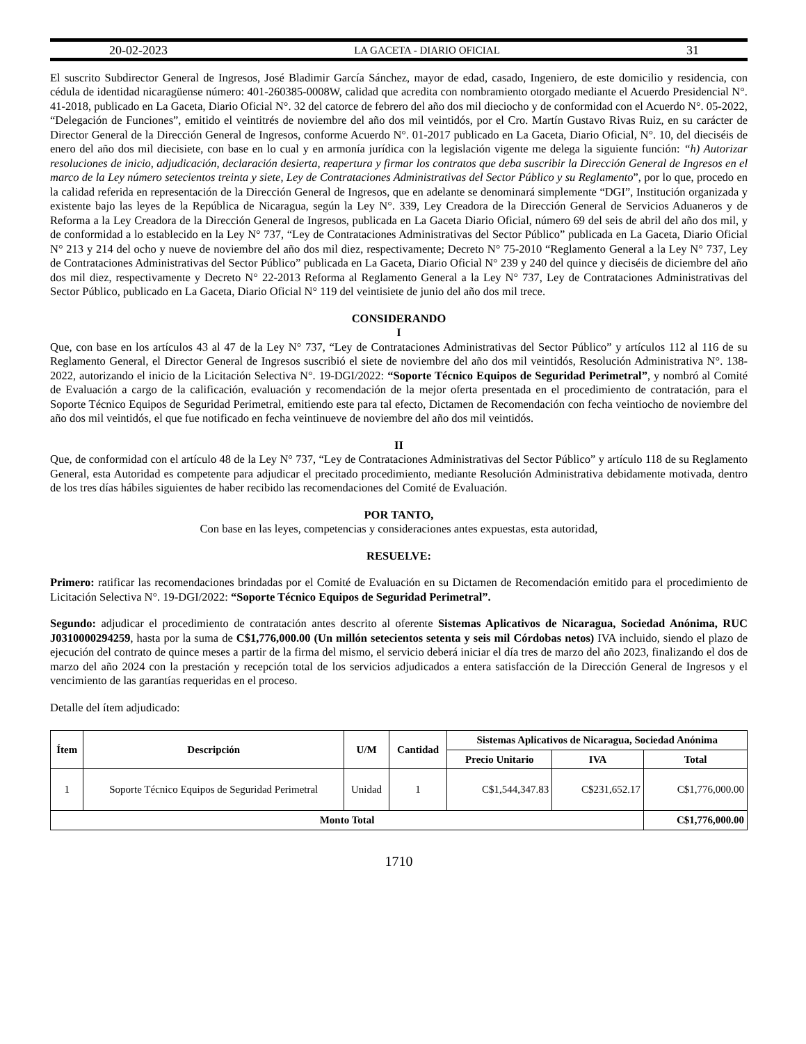20-02-2023 LA GACETA - DIARIO OFICIAL 31
El suscrito Subdirector General de Ingresos, José Bladimir García Sánchez, mayor de edad, casado, Ingeniero, de este domicilio y residencia, con cédula de identidad nicaragüense número: 401-260385-0008W, calidad que acredita con nombramiento otorgado mediante el Acuerdo Presidencial N°. 41-2018, publicado en La Gaceta, Diario Oficial N°. 32 del catorce de febrero del año dos mil dieciocho y de conformidad con el Acuerdo N°. 05-2022, “Delegación de Funciones”, emitido el veintitrés de noviembre del año dos mil veintidós, por el Cro. Martín Gustavo Rivas Ruiz, en su carácter de Director General de la Dirección General de Ingresos, conforme Acuerdo N°. 01-2017 publicado en La Gaceta, Diario Oficial, N°. 10, del dieciséis de enero del año dos mil diecisiete, con base en lo cual y en armonía jurídica con la legislación vigente me delega la siguiente función: “h) Autorizar resoluciones de inicio, adjudicación, declaración desierta, reapertura y firmar los contratos que deba suscribir la Dirección General de Ingresos en el marco de la Ley número setecientos treinta y siete, Ley de Contrataciones Administrativas del Sector Público y su Reglamento”, por lo que, procedo en la calidad referida en representación de la Dirección General de Ingresos, que en adelante se denominará simplemente “DGI”, Institución organizada y existente bajo las leyes de la República de Nicaragua, según la Ley N°. 339, Ley Creadora de la Dirección General de Servicios Aduaneros y de Reforma a la Ley Creadora de la Dirección General de Ingresos, publicada en La Gaceta Diario Oficial, número 69 del seis de abril del año dos mil, y de conformidad a lo establecido en la Ley N° 737, “Ley de Contrataciones Administrativas del Sector Público” publicada en La Gaceta, Diario Oficial N° 213 y 214 del ocho y nueve de noviembre del año dos mil diez, respectivamente; Decreto N° 75-2010 “Reglamento General a la Ley N° 737, Ley de Contrataciones Administrativas del Sector Público” publicada en La Gaceta, Diario Oficial N° 239 y 240 del quince y dieciséis de diciembre del año dos mil diez, respectivamente y Decreto N° 22-2013 Reforma al Reglamento General a la Ley N° 737, Ley de Contrataciones Administrativas del Sector Público, publicado en La Gaceta, Diario Oficial N° 119 del veintisiete de junio del año dos mil trece.
CONSIDERANDO
I
Que, con base en los artículos 43 al 47 de la Ley N° 737, “Ley de Contrataciones Administrativas del Sector Público” y artículos 112 al 116 de su Reglamento General, el Director General de Ingresos suscribió el siete de noviembre del año dos mil veintidós, Resolución Administrativa N°. 138-2022, autorizando el inicio de la Licitación Selectiva N°. 19-DGI/2022: “Soporte Técnico Equipos de Seguridad Perimetral”, y nombró al Comité de Evaluación a cargo de la calificación, evaluación y recomendación de la mejor oferta presentada en el procedimiento de contratación, para el Soporte Técnico Equipos de Seguridad Perimetral, emitiendo este para tal efecto, Dictamen de Recomendación con fecha veintiocho de noviembre del año dos mil veintidós, el que fue notificado en fecha veintinueve de noviembre del año dos mil veintidós.
II
Que, de conformidad con el artículo 48 de la Ley N° 737, “Ley de Contrataciones Administrativas del Sector Público” y artículo 118 de su Reglamento General, esta Autoridad es competente para adjudicar el precitado procedimiento, mediante Resolución Administrativa debidamente motivada, dentro de los tres días hábiles siguientes de haber recibido las recomendaciones del Comité de Evaluación.
POR TANTO,
Con base en las leyes, competencias y consideraciones antes expuestas, esta autoridad,
RESUELVE:
Primero: ratificar las recomendaciones brindadas por el Comité de Evaluación en su Dictamen de Recomendación emitido para el procedimiento de Licitación Selectiva N°. 19-DGI/2022: “Soporte Técnico Equipos de Seguridad Perimetral”.
Segundo: adjudicar el procedimiento de contratación antes descrito al oferente Sistemas Aplicativos de Nicaragua, Sociedad Anónima, RUC J0310000294259, hasta por la suma de C$1,776,000.00 (Un millón setecientos setenta y seis mil Córdobas netos) IVA incluido, siendo el plazo de ejecución del contrato de quince meses a partir de la firma del mismo, el servicio deberá iniciar el día tres de marzo del año 2023, finalizando el dos de marzo del año 2024 con la prestación y recepción total de los servicios adjudicados a entera satisfacción de la Dirección General de Ingresos y el vencimiento de las garantías requeridas en el proceso.
Detalle del ítem adjudicado:
| Ítem | Descripción | U/M | Cantidad | Sistemas Aplicativos de Nicaragua, Sociedad Anónima | | |
| --- | --- | --- | --- | --- | --- | --- |
| | | | | Precio Unitario | IVA | Total |
| 1 | Soporte Técnico Equipos de Seguridad Perimetral | Unidad | 1 | C$1,544,347.83 | C$231,652.17 | C$1,776,000.00 |
| Monto Total | | | | | | C$1,776,000.00 |
1710